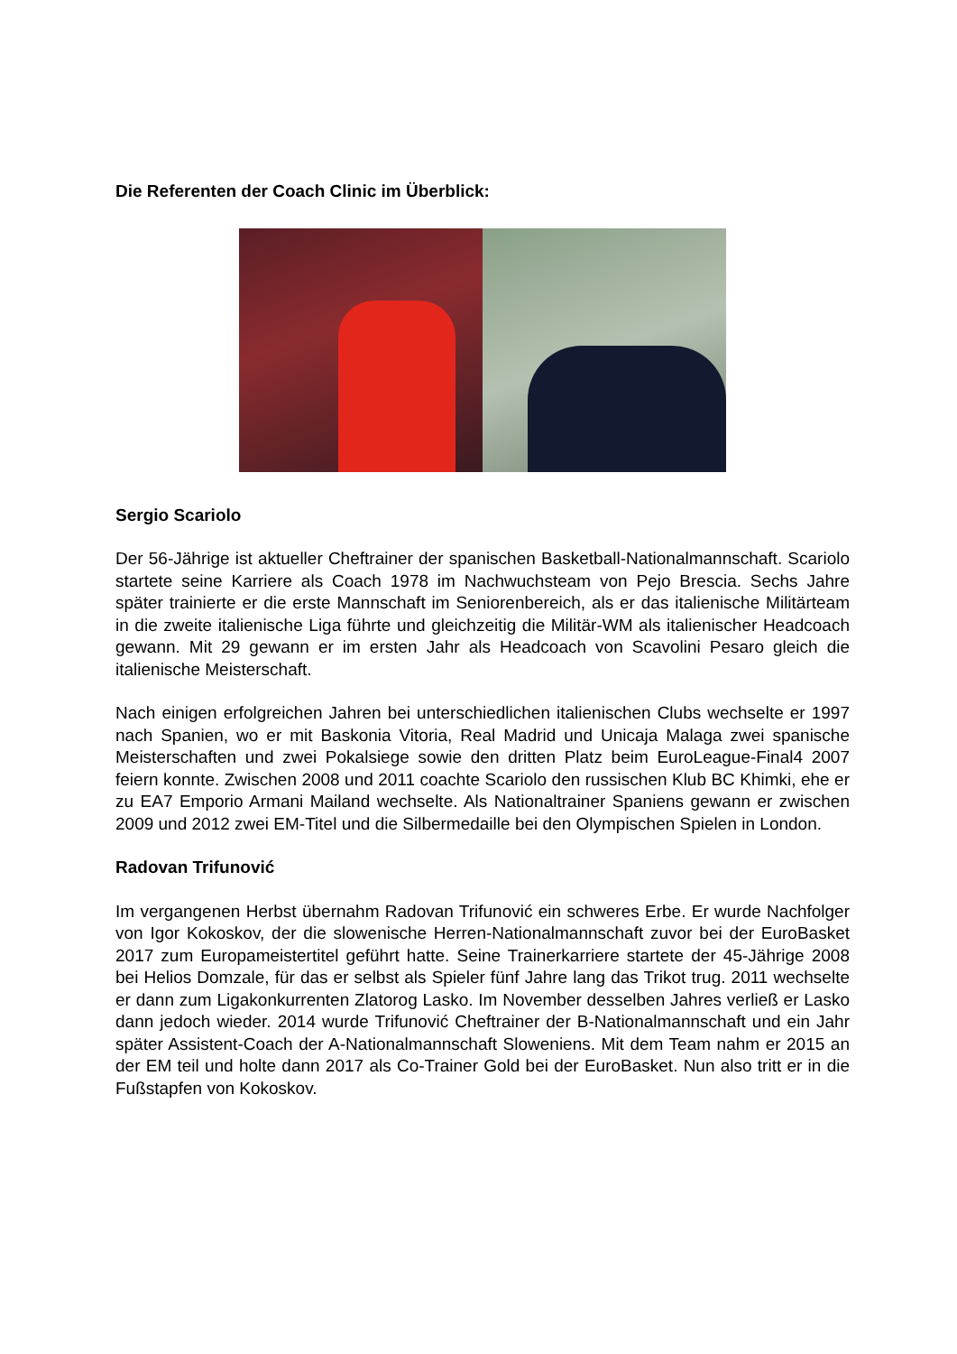Die Referenten der Coach Clinic im Überblick:
Sergio Scariolo
Der 56-Jährige ist aktueller Cheftrainer der spanischen Basketball-Nationalmannschaft. Scariolo startete seine Karriere als Coach 1978 im Nachwuchsteam von Pejo Brescia. Sechs Jahre später trainierte er die erste Mannschaft im Seniorenbereich, als er das italienische Militärteam in die zweite italienische Liga führte und gleichzeitig die Militär-WM als italienischer Headcoach gewann. Mit 29 gewann er im ersten Jahr als Headcoach von Scavolini Pesaro gleich die italienische Meisterschaft.
Nach einigen erfolgreichen Jahren bei unterschiedlichen italienischen Clubs wechselte er 1997 nach Spanien, wo er mit Baskonia Vitoria, Real Madrid und Unicaja Malaga zwei spanische Meisterschaften und zwei Pokalsiege sowie den dritten Platz beim EuroLeague-Final4 2007 feiern konnte. Zwischen 2008 und 2011 coachte Scariolo den russischen Klub BC Khimki, ehe er zu EA7 Emporio Armani Mailand wechselte. Als Nationaltrainer Spaniens gewann er zwischen 2009 und 2012 zwei EM-Titel und die Silbermedaille bei den Olympischen Spielen in London.
Radovan Trifunović
Im vergangenen Herbst übernahm Radovan Trifunović ein schweres Erbe. Er wurde Nachfolger von Igor Kokoskov, der die slowenische Herren-Nationalmannschaft zuvor bei der EuroBasket 2017 zum Europameistertitel geführt hatte. Seine Trainerkarriere startete der 45-Jährige 2008 bei Helios Domzale, für das er selbst als Spieler fünf Jahre lang das Trikot trug. 2011 wechselte er dann zum Ligakonkurrenten Zlatorog Lasko. Im November desselben Jahres verließ er Lasko dann jedoch wieder. 2014 wurde Trifunović Cheftrainer der B-Nationalmannschaft und ein Jahr später Assistent-Coach der A-Nationalmannschaft Sloweniens. Mit dem Team nahm er 2015 an der EM teil und holte dann 2017 als Co-Trainer Gold bei der EuroBasket. Nun also tritt er in die Fußstapfen von Kokoskov.